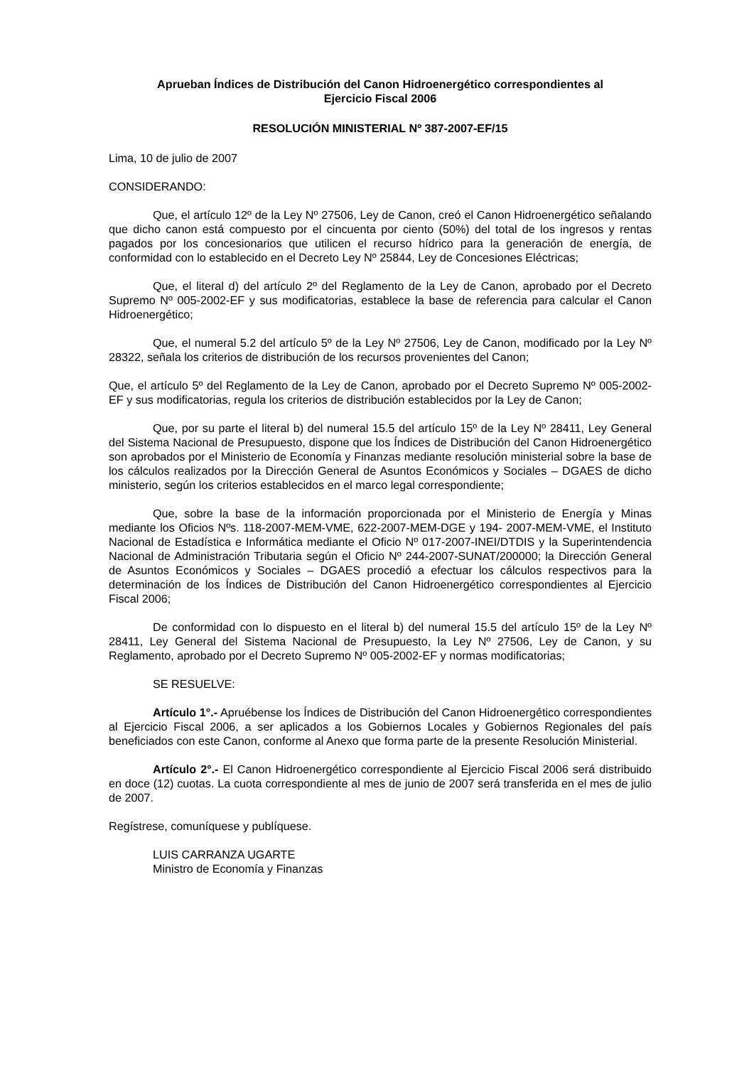Aprueban Índices de Distribución del Canon Hidroenergético correspondientes al
Ejercicio Fiscal 2006
RESOLUCIÓN MINISTERIAL Nº 387-2007-EF/15
Lima, 10 de julio de 2007
CONSIDERANDO:
Que, el artículo 12º de la Ley Nº 27506, Ley de Canon, creó el Canon Hidroenergético señalando que dicho canon está compuesto por el cincuenta por ciento (50%) del total de los ingresos y rentas pagados por los concesionarios que utilicen el recurso hídrico para la generación de energía, de conformidad con lo establecido en el Decreto Ley Nº 25844, Ley de Concesiones Eléctricas;
Que, el literal d) del artículo 2º del Reglamento de la Ley de Canon, aprobado por el Decreto Supremo Nº 005-2002-EF y sus modificatorias, establece la base de referencia para calcular el Canon Hidroenergético;
Que, el numeral 5.2 del artículo 5º de la Ley Nº 27506, Ley de Canon, modificado por la Ley Nº 28322, señala los criterios de distribución de los recursos provenientes del Canon;
Que, el artículo 5º del Reglamento de la Ley de Canon, aprobado por el Decreto Supremo Nº 005-2002- EF y sus modificatorias, regula los criterios de distribución establecidos por la Ley de Canon;
Que, por su parte el literal b) del numeral 15.5 del artículo 15º de la Ley Nº 28411, Ley General del Sistema Nacional de Presupuesto, dispone que los Índices de Distribución del Canon Hidroenergético son aprobados por el Ministerio de Economía y Finanzas mediante resolución ministerial sobre la base de los cálculos realizados por la Dirección General de Asuntos Económicos y Sociales – DGAES de dicho ministerio, según los criterios establecidos en el marco legal correspondiente;
Que, sobre la base de la información proporcionada por el Ministerio de Energía y Minas mediante los Oficios Nºs. 118-2007-MEM-VME, 622-2007-MEM-DGE y 194- 2007-MEM-VME, el Instituto Nacional de Estadística e Informática mediante el Oficio Nº 017-2007-INEI/DTDIS y la Superintendencia Nacional de Administración Tributaria según el Oficio Nº 244-2007-SUNAT/200000; la Dirección General de Asuntos Económicos y Sociales – DGAES procedió a efectuar los cálculos respectivos para la determinación de los Índices de Distribución del Canon Hidroenergético correspondientes al Ejercicio Fiscal 2006;
De conformidad con lo dispuesto en el literal b) del numeral 15.5 del artículo 15º de la Ley Nº 28411, Ley General del Sistema Nacional de Presupuesto, la Ley Nº 27506, Ley de Canon, y su Reglamento, aprobado por el Decreto Supremo Nº 005-2002-EF y normas modificatorias;
SE RESUELVE:
Artículo 1°.- Apruébense los Índices de Distribución del Canon Hidroenergético correspondientes al Ejercicio Fiscal 2006, a ser aplicados a los Gobiernos Locales y Gobiernos Regionales del país beneficiados con este Canon, conforme al Anexo que forma parte de la presente Resolución Ministerial.
Artículo 2°.- El Canon Hidroenergético correspondiente al Ejercicio Fiscal 2006 será distribuido en doce (12) cuotas. La cuota correspondiente al mes de junio de 2007 será transferida en el mes de julio de 2007.
Regístrese, comuníquese y publíquese.
LUIS CARRANZA UGARTE
Ministro de Economía y Finanzas